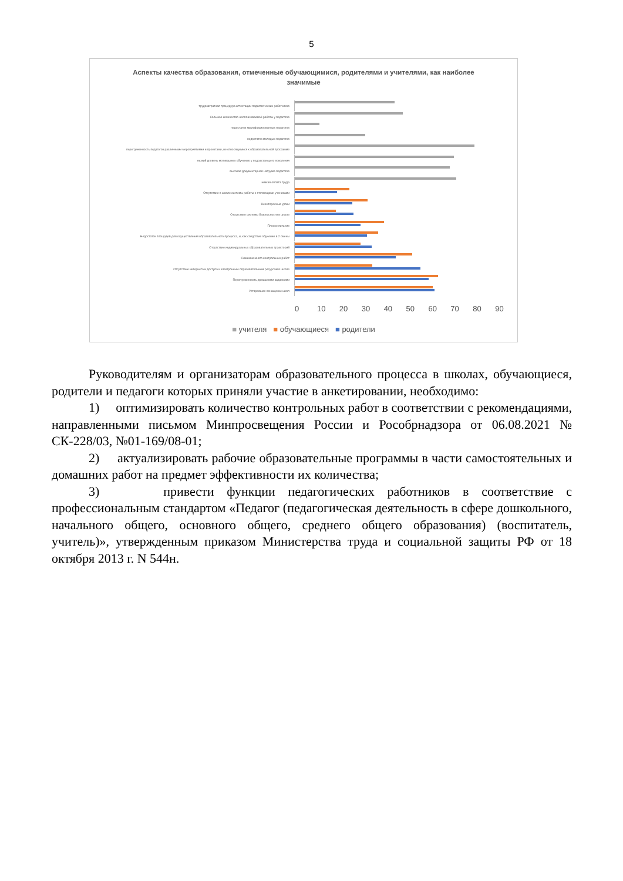5
Аспекты качества образования, отмеченные обучающимися, родителями и учителями, как наиболее значимые
трудозатратная процедура аттестации педагогических работников
большое количество неоплачиваемой работы у педагогов
недостаток квалифицированных педагогов
недостаток молодых педагогов
перегруженность педагогов различными мероприятиями и проектами, не относящимися к образовательной программе
низкий уровень мотивации к обучению у подрастающего поколения
высокая документарная нагрузка педагогов
низкая оплата труда
Отсутствие в школе системы работы с отстающими учениками
Неинтересные уроки
Отсутствие системы безопасности в школе
Плохое питание
Недостаток площадей для осуществления образовательного процесса, и, как следствие обучение в 2 смены
Отсутствие индивидуальных образовательных траекторий
Слишком много контрольных работ
Отсутствие интернета и доступа к электронным образовательным ресурсам в школе
Перегруженность домашними заданиями
Устаревшее оснащение школ
0 10 20 30 40 50 60 70 80 90
■ учителя ■ обучающиеся ■ родители
Руководителям и организаторам образовательного процесса в школах, обучающиеся, родители и педагоги которых приняли участие в анкетировании, необходимо:
1) оптимизировать количество контрольных работ в соответствии с рекомендациями, направленными письмом Минпросвещения России и Рособрнадзора от 06.08.2021 № СК-228/03, №01-169/08-01;
2) актуализировать рабочие образовательные программы в части самостоятельных и домашних работ на предмет эффективности их количества;
3) привести функции педагогических работников в соответствие с профессиональным стандартом «Педагог (педагогическая деятельность в сфере дошкольного, начального общего, основного общего, среднего общего образования) (воспитатель, учитель)», утвержденным приказом Министерства труда и социальной защиты РФ от 18 октября 2013 г. N 544н.